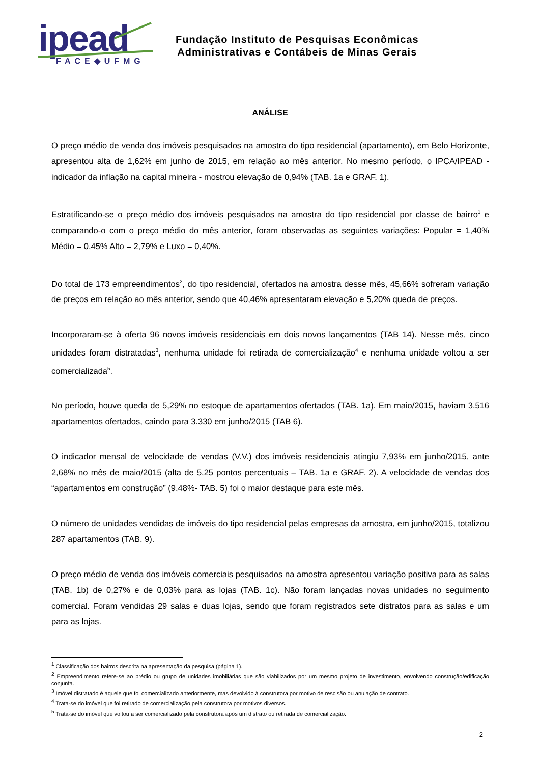ipead
FACE◆UFMG
Fundação Instituto de Pesquisas Econômicas
Administrativas e Contábeis de Minas Gerais
ANÁLISE
O preço médio de venda dos imóveis pesquisados na amostra do tipo residencial (apartamento), em Belo Horizonte, apresentou alta de 1,62% em junho de 2015, em relação ao mês anterior. No mesmo período, o IPCA/IPEAD - indicador da inflação na capital mineira - mostrou elevação de 0,94% (TAB. 1a e GRAF. 1).
Estratificando-se o preço médio dos imóveis pesquisados na amostra do tipo residencial por classe de bairro<sup>1</sup> e comparando-o com o preço médio do mês anterior, foram observadas as seguintes variações: Popular = 1,40% Médio = 0,45% Alto = 2,79% e Luxo = 0,40%.
Do total de 173 empreendimentos<sup>2</sup>, do tipo residencial, ofertados na amostra desse mês, 45,66% sofreram variação de preços em relação ao mês anterior, sendo que 40,46% apresentaram elevação e 5,20% queda de preços.
Incorporaram-se à oferta 96 novos imóveis residenciais em dois novos lançamentos (TAB 14). Nesse mês, cinco unidades foram distratadas<sup>3</sup>, nenhuma unidade foi retirada de comercialização<sup>4</sup> e nenhuma unidade voltou a ser comercializada<sup>5</sup>.
No período, houve queda de 5,29% no estoque de apartamentos ofertados (TAB. 1a). Em maio/2015, haviam 3.516 apartamentos ofertados, caindo para 3.330 em junho/2015 (TAB 6).
O indicador mensal de velocidade de vendas (V.V.) dos imóveis residenciais atingiu 7,93% em junho/2015, ante 2,68% no mês de maio/2015 (alta de 5,25 pontos percentuais – TAB. 1a e GRAF. 2). A velocidade de vendas dos “apartamentos em construção” (9,48%- TAB. 5) foi o maior destaque para este mês.
O número de unidades vendidas de imóveis do tipo residencial pelas empresas da amostra, em junho/2015, totalizou 287 apartamentos (TAB. 9).
O preço médio de venda dos imóveis comerciais pesquisados na amostra apresentou variação positiva para as salas (TAB. 1b) de 0,27% e de 0,03% para as lojas (TAB. 1c). Não foram lançadas novas unidades no seguimento comercial. Foram vendidas 29 salas e duas lojas, sendo que foram registrados sete distratos para as salas e um para as lojas.
<sup>1</sup> Classificação dos bairros descrita na apresentação da pesquisa (página 1).
<sup>2</sup> Empreendimento refere-se ao prédio ou grupo de unidades imobiliárias que são viabilizados por um mesmo projeto de investimento, envolvendo construção/edificação conjunta.
<sup>3</sup> Imóvel distratado é aquele que foi comercializado anteriormente, mas devolvido à construtora por motivo de rescisão ou anulação de contrato.
<sup>4</sup> Trata-se do imóvel que foi retirado de comercialização pela construtora por motivos diversos.
<sup>5</sup> Trata-se do imóvel que voltou a ser comercializado pela construtora após um distrato ou retirada de comercialização.
2